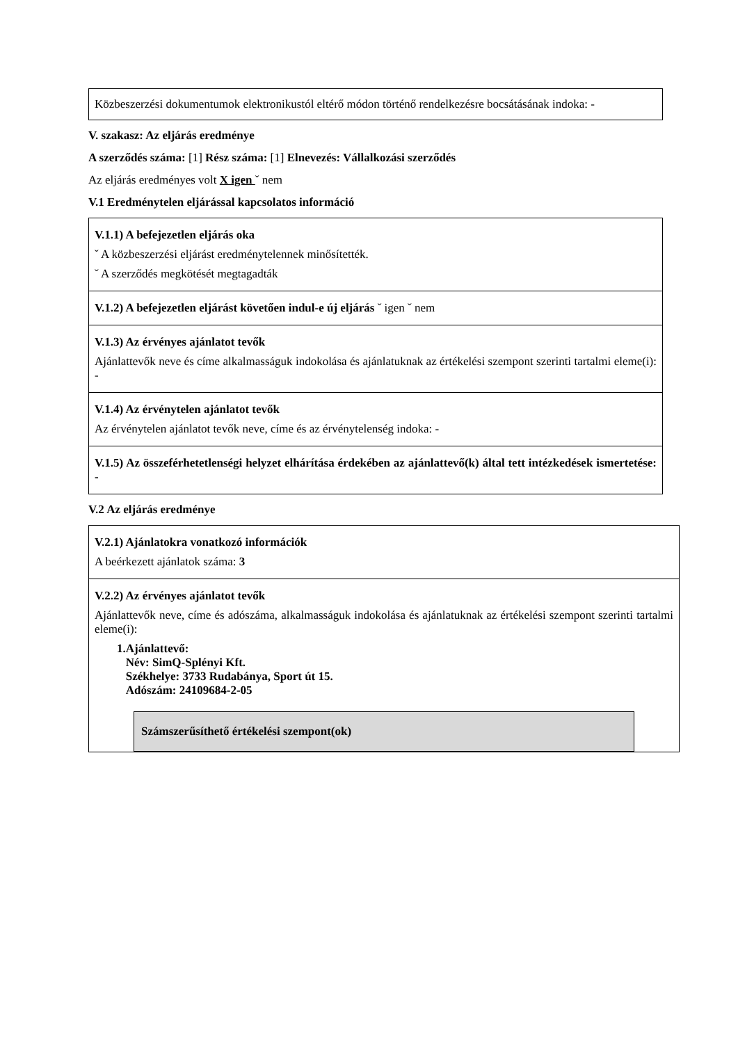Közbeszerzési dokumentumok elektronikustól eltérő módon történő rendelkezésre bocsátásának indoka: -
V. szakasz: Az eljárás eredménye
A szerződés száma: [1] Rész száma: [1] Elnevezés: Vállalkozási szerződés
Az eljárás eredményes volt X igen ˇ nem
V.1 Eredménytelen eljárással kapcsolatos információ
V.1.1) A befejezetlen eljárás oka
ˇ A közbeszerzési eljárást eredménytelennek minősítették.
ˇ A szerződés megkötését megtagadták
V.1.2) A befejezetlen eljárást követően indul-e új eljárás ˇ igen ˇ nem
V.1.3) Az érvényes ajánlatot tevők
Ajánlattevők neve és címe alkalmasságuk indokolása és ajánlatuknak az értékelési szempont szerinti tartalmi eleme(i): -
V.1.4) Az érvénytelen ajánlatot tevők
Az érvénytelen ajánlatot tevők neve, címe és az érvénytelenség indoka: -
V.1.5) Az összeférhetetlenségi helyzet elhárítása érdekében az ajánlattevő(k) által tett intézkedések ismertetése: -
V.2 Az eljárás eredménye
V.2.1) Ajánlatokra vonatkozó információk
A beérkezett ajánlatok száma: 3
V.2.2) Az érvényes ajánlatot tevők
Ajánlattevők neve, címe és adószáma, alkalmasságuk indokolása és ajánlatuknak az értékelési szempont szerinti tartalmi eleme(i):
1.Ajánlattevő:
Név: SimQ-Splényi Kft.
Székhelye: 3733 Rudabánya, Sport út 15.
Adószám: 24109684-2-05
Számszerűsíthető értékelési szempont(ok)